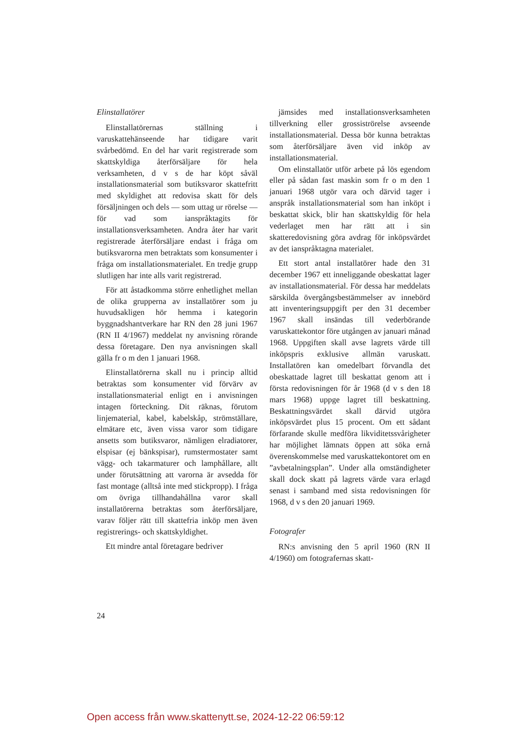Elinstallatörer
Elinstallatörernas ställning i varuskattehänseende har tidigare varit svårbedömd. En del har varit registrerade som skattskyldiga återförsäljare för hela verksamheten, d v s de har köpt såväl installationsmaterial som butiksvaror skattefritt med skyldighet att redovisa skatt för dels försäljningen och dels — som uttag ur rörelse — för vad som ianspråktagits för installationsverksamheten. Andra åter har varit registrerade återförsäljare endast i fråga om butiksvarorna men betraktats som konsumenter i fråga om installationsmaterialet. En tredje grupp slutligen har inte alls varit registrerad.
För att åstadkomma större enhetlighet mellan de olika grupperna av installatörer som ju huvudsakligen hör hemma i kategorin byggnadshantverkare har RN den 28 juni 1967 (RN II 4/1967) meddelat ny anvisning rörande dessa företagare. Den nya anvisningen skall gälla fr o m den 1 januari 1968.
Elinstallatörerna skall nu i princip alltid betraktas som konsumenter vid förvärv av installationsmaterial enligt en i anvisningen intagen förteckning. Dit räknas, förutom linjematerial, kabel, kabelskåp, strömställare, elmätare etc, även vissa varor som tidigare ansetts som butiksvaror, nämligen elradiatorer, elspisar (ej bänkspisar), rumstermostater samt vägg- och takarmaturer och lamphållare, allt under förutsättning att varorna är avsedda för fast montage (alltså inte med stickpropp). I fråga om övriga tillhandahållna varor skall installatörerna betraktas som återförsäljare, varav följer rätt till skattefria inköp men även registrerings- och skattskyldighet.
Ett mindre antal företagare bedriver
jämsides med installationsverksamheten tillverkning eller grossiströrelse avseende installationsmaterial. Dessa bör kunna betraktas som återförsäljare även vid inköp av installationsmaterial.
Om elinstallatör utför arbete på lös egendom eller på sådan fast maskin som fr o m den 1 januari 1968 utgör vara och därvid tager i anspråk installationsmaterial som han inköpt i beskattat skick, blir han skattskyldig för hela vederlaget men har rätt att i sin skatteredovisning göra avdrag för inköpsvärdet av det ianspråktagna materialet.
Ett stort antal installatörer hade den 31 december 1967 ett inneliggande obeskattat lager av installationsmaterial. För dessa har meddelats särskilda övergångsbestämmelser av innebörd att inventeringsuppgift per den 31 december 1967 skall insändas till vederbörande varuskattekontor före utgången av januari månad 1968. Uppgiften skall avse lagrets värde till inköpspris exklusive allmän varuskatt. Installatören kan omedelbart förvandla det obeskattade lagret till beskattat genom att i första redovisningen för år 1968 (d v s den 18 mars 1968) uppge lagret till beskattning. Beskattningsvärdet skall därvid utgöra inköpsvärdet plus 15 procent. Om ett sådant förfarande skulle medföra likviditetssvårigheter har möjlighet lämnats öppen att söka ernå överenskommelse med varuskattekontoret om en ”avbetalningsplan”. Under alla omständigheter skall dock skatt på lagrets värde vara erlagd senast i samband med sista redovisningen för 1968, d v s den 20 januari 1969.
Fotografer
RN:s anvisning den 5 april 1960 (RN II 4/1960) om fotografernas skatt-
24
Open access från www.skattenytt.se, 2024-12-22 06:59:12